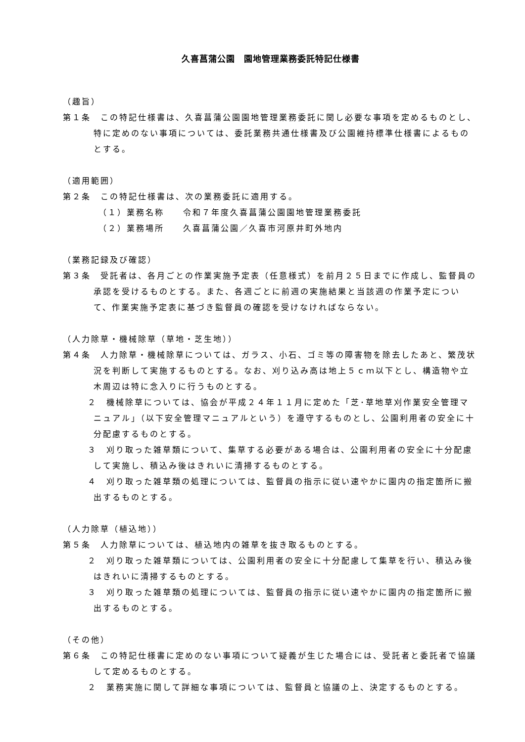久喜菖蒲公園　園地管理業務委託特記仕様書
（趣旨）
第１条　この特記仕様書は、久喜菖蒲公園園地管理業務委託に関し必要な事項を定めるものとし、特に定めのない事項については、委託業務共通仕様書及び公園維持標準仕様書によるものとする。
（適用範囲）
第２条　この特記仕様書は、次の業務委託に適用する。
（１）業務名称　　令和７年度久喜菖蒲公園園地管理業務委託
（２）業務場所　　久喜菖蒲公園／久喜市河原井町外地内
（業務記録及び確認）
第３条　受託者は、各月ごとの作業実施予定表（任意様式）を前月２５日までに作成し、監督員の承認を受けるものとする。また、各週ごとに前週の実施結果と当該週の作業予定について、作業実施予定表に基づき監督員の確認を受けなければならない。
（人力除草・機械除草（草地・芝生地））
第４条　人力除草・機械除草については、ガラス、小石、ゴミ等の障害物を除去したあと、繁茂状況を判断して実施するものとする。なお、刈り込み高は地上５ｃｍ以下とし、構造物や立木周辺は特に念入りに行うものとする。
２　機械除草については、協会が平成２４年１１月に定めた「芝･草地草刈作業安全管理マニュアル」（以下安全管理マニュアルという）を遵守するものとし、公園利用者の安全に十分配慮するものとする。
３　刈り取った雑草類について、集草する必要がある場合は、公園利用者の安全に十分配慮して実施し、積込み後はきれいに清掃するものとする。
４　刈り取った雑草類の処理については、監督員の指示に従い速やかに園内の指定箇所に搬出するものとする。
（人力除草（植込地））
第５条　人力除草については、植込地内の雑草を抜き取るものとする。
２　刈り取った雑草類については、公園利用者の安全に十分配慮して集草を行い、積込み後はきれいに清掃するものとする。
３　刈り取った雑草類の処理については、監督員の指示に従い速やかに園内の指定箇所に搬出するものとする。
（その他）
第６条　この特記仕様書に定めのない事項について疑義が生じた場合には、受託者と委託者で協議して定めるものとする。
２　業務実施に関して詳細な事項については、監督員と協議の上、決定するものとする。